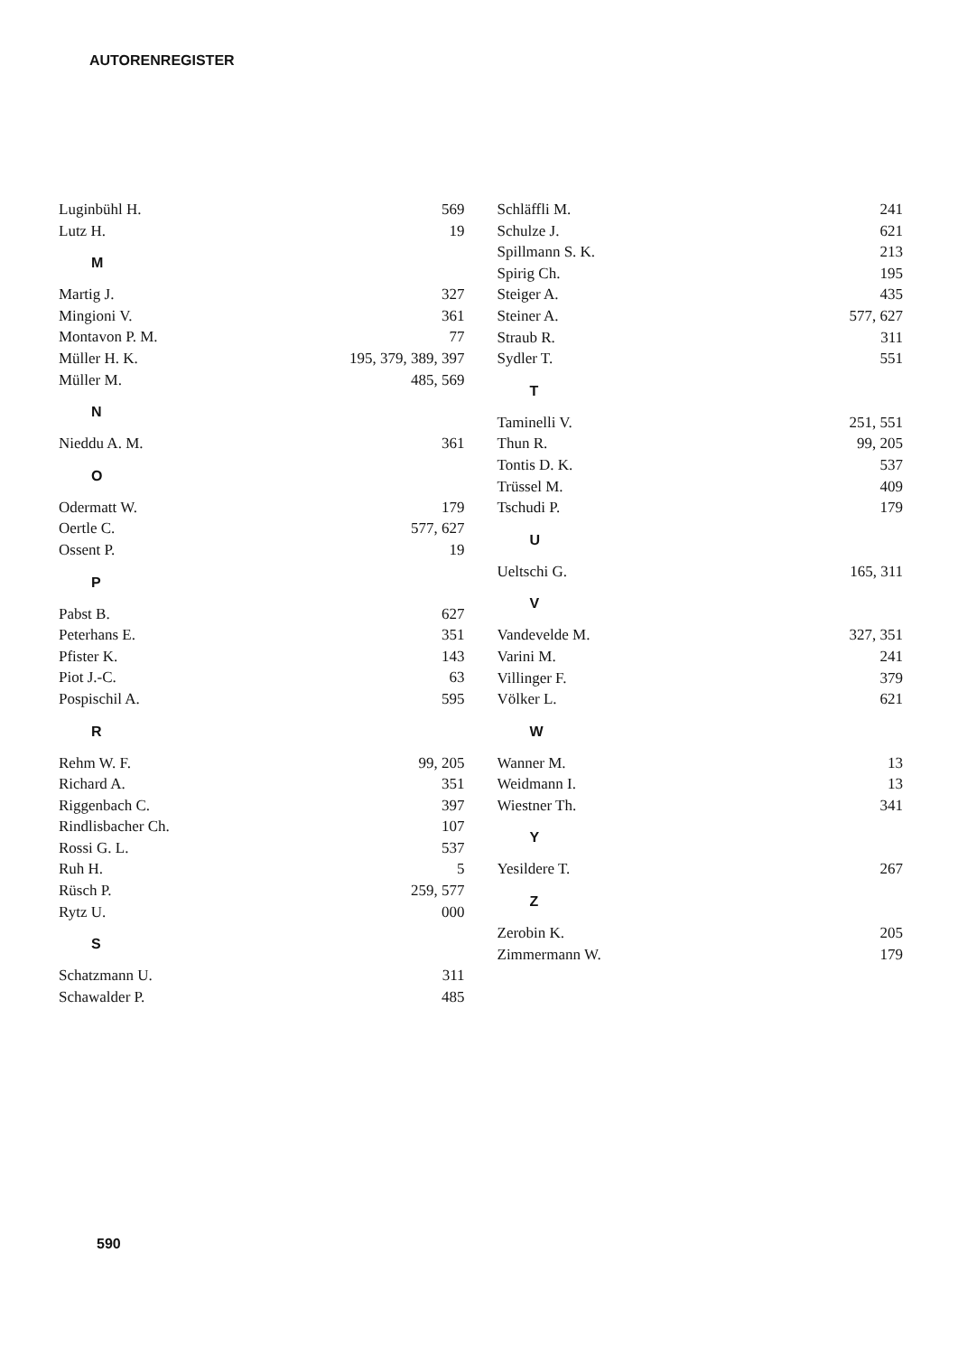AUTORENREGISTER
Luginbühl H. 569
Lutz H. 19
M
Martig J. 327
Mingioni V. 361
Montavon P. M. 77
Müller H. K. 195, 379, 389, 397
Müller M. 485, 569
N
Nieddu A. M. 361
O
Odermatt W. 179
Oertle C. 577, 627
Ossent P. 19
P
Pabst B. 627
Peterhans E. 351
Pfister K. 143
Piot J.-C. 63
Pospischil A. 595
R
Rehm W. F. 99, 205
Richard A. 351
Riggenbach C. 397
Rindlisbacher Ch. 107
Rossi G. L. 537
Ruh H. 5
Rüsch P. 259, 577
Rytz U. 000
S
Schatzmann U. 311
Schawalder P. 485
Schläffli M. 241
Schulze J. 621
Spillmann S. K. 213
Spirig Ch. 195
Steiger A. 435
Steiner A. 577, 627
Straub R. 311
Sydler T. 551
T
Taminelli V. 251, 551
Thun R. 99, 205
Tontis D. K. 537
Trüssel M. 409
Tschudi P. 179
U
Ueltschi G. 165, 311
V
Vandevelde M. 327, 351
Varini M. 241
Villinger F. 379
Völker L. 621
W
Wanner M. 13
Weidmann I. 13
Wiestner Th. 341
Y
Yesildere T. 267
Z
Zerobin K. 205
Zimmermann W. 179
590